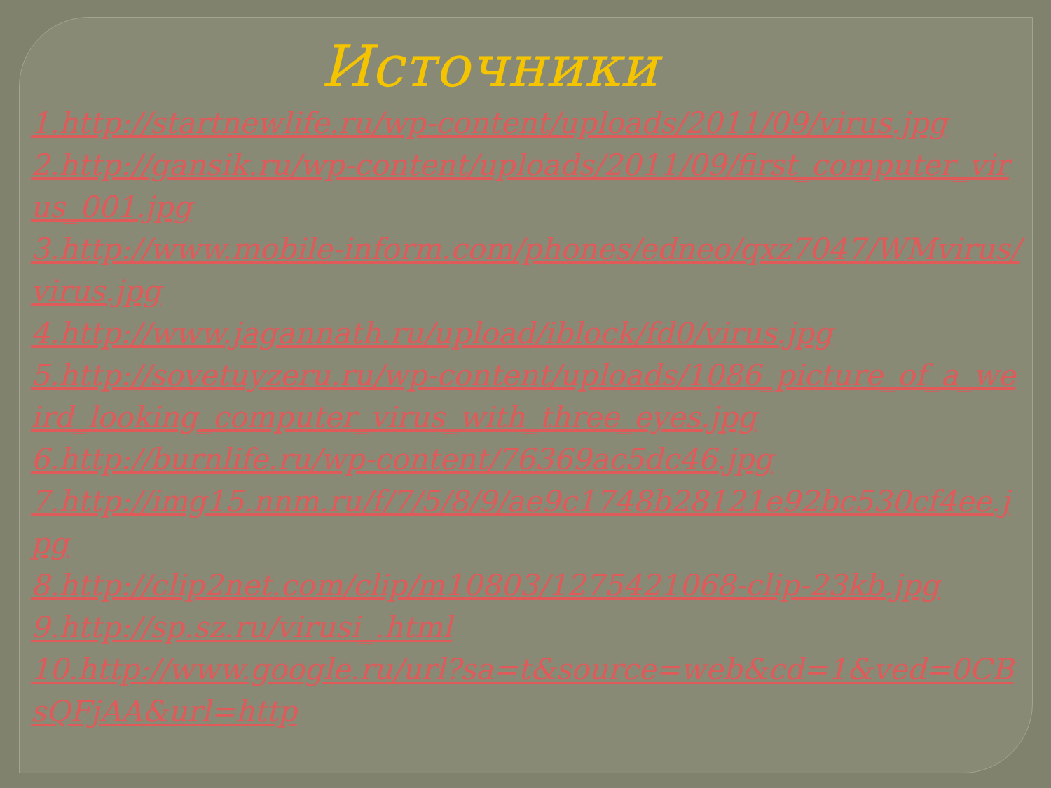Источники
1.http://startnewlife.ru/wp-content/uploads/2011/09/virus.jpg
2.http://gansik.ru/wp-content/uploads/2011/09/first_computer_virus_001.jpg
3.http://www.mobile-inform.com/phones/edneo/qxz7047/WMvirus/virus.jpg
4.http://www.jagannath.ru/upload/iblock/fd0/virus.jpg
5.http://sovetuyzeru.ru/wp-content/uploads/1086_picture_of_a_weird_looking_computer_virus_with_three_eyes.jpg
6.http://burnlife.ru/wp-content/76369ac5dc46.jpg
7.http://img15.nnm.ru/f/7/5/8/9/ae9c1748b28121e92bc530cf4ee.jpg
8.http://clip2net.com/clip/m10803/1275421068-clip-23kb.jpg
9.http://sp.sz.ru/virusi_.html
10.http://www.google.ru/url?sa=t&source=web&cd=1&ved=0CBsQFjAA&url=http